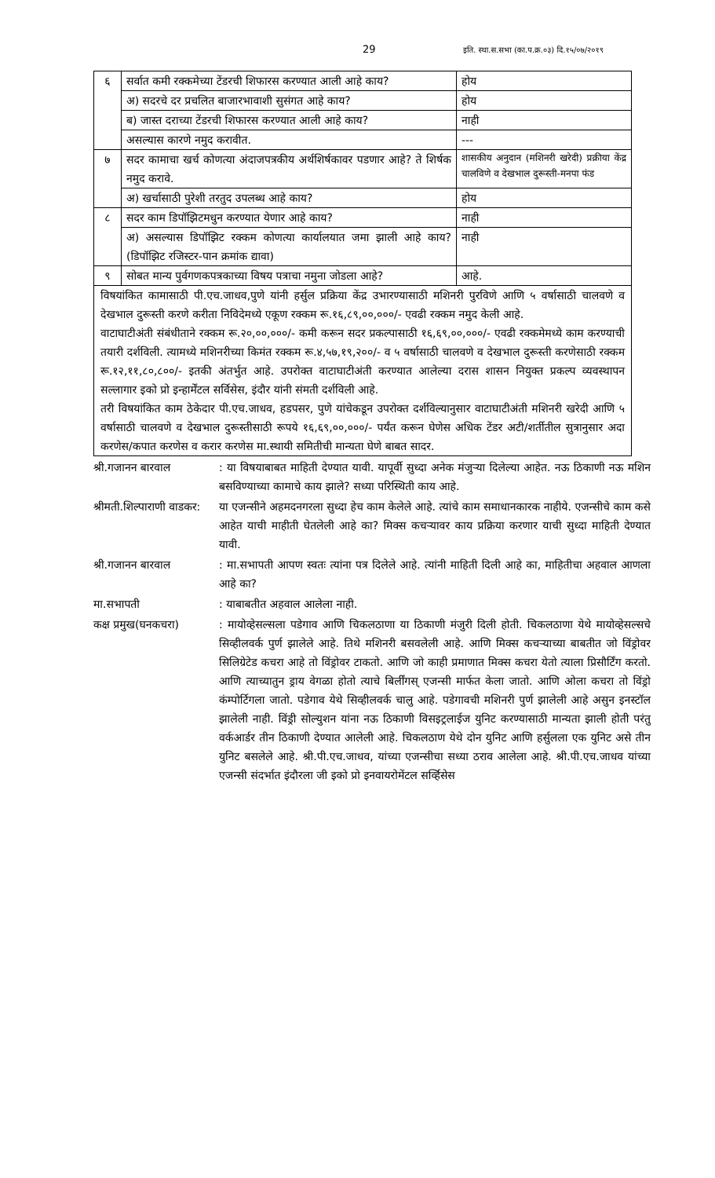29 इति. स्था.स.सभा (का.प.क्र.०३) दि.१५/०७/२०१९
| ६ | सर्वात कमी रक्कमेच्या टेंडरची शिफारस करण्यात आली आहे काय? | होय |
| | अ) सदरचे दर प्रचलित बाजारभावाशी सुसंगत आहे काय? | होय |
| | ब) जास्त दराच्या टेंडरची शिफारस करण्यात आली आहे काय? | नाही |
| | असल्यास कारणे नमुद करावीत. | --- |
| ७ | सदर कामाचा खर्च कोणत्या अंदाजपत्रकीय अर्थशिर्षकावर पडणार आहे? ते शिर्षक नमुद करावे. | शासकीय अनुदान (मशिनरी खरेदी) प्रक्रीया केंद्र चालविणे व देखभाल दुरूस्ती-मनपा फंड |
| | अ) खर्चासाठी पुरेशी तरतुद उपलब्ध आहे काय? | होय |
| ८ | सदर काम डिपॉझिटमधुन करण्यात येणार आहे काय? | नाही |
| | अ) असल्यास डिपॉझिट रक्कम कोणत्या कार्यालयात जमा झाली आहे काय? (डिपॉझिट रजिस्टर-पान क्रमांक द्यावा) | नाही |
| ९ | सोबत मान्य पुर्वगणकपत्रकाच्या विषय पत्राचा नमुना जोडला आहे? | आहे. |
विषयांकित कामासाठी पी.एच.जाधव,पुणे यांनी हर्सुल प्रक्रिया केंद्र उभारण्यासाठी मशिनरी पुरविणे आणि ५ वर्षासाठी चालवणे व देखभाल दुरूस्ती करणे करीता निविदेमध्ये एकूण रक्कम रू.१६,८९,००,०००/- एवढी रक्कम नमुद केली आहे.
वाटाघाटीअंती संबंधीताने रक्कम रू.२०,००,०००/- कमी करून सदर प्रकल्पासाठी १६,६९,००,०००/- एवढी रक्कमेमध्ये काम करण्याची तयारी दर्शविली. त्यामध्ये मशिनरीच्या किमंत रक्कम रू.४,५७,१९,२००/- व ५ वर्षासाठी चालवणे व देखभाल दुरूस्ती करणेसाठी रक्कम रू.१२,११,८०,८००/- इतकी अंतर्भुत आहे. उपरोक्त वाटाघाटीअंती करण्यात आलेल्या दरास शासन नियुक्त प्रकल्प व्यवस्थापन सल्लागार इको प्रो इन्हार्मेंटल सर्विसेस, इंदौर यांनी संमती दर्शविली आहे.
तरी विषयांकित काम ठेकेदार पी.एच.जाधव, हडपसर, पुणे यांचेकडून उपरोक्त दर्शविल्यानुसार वाटाघाटीअंती मशिनरी खरेदी आणि ५ वर्षासाठी चालवणे व देखभाल दुरूस्तीसाठी रूपये १६,६९,००,०००/- पर्यंत करून घेणेस अधिक टेंडर अटी/शर्तीतील सुत्रानुसार अदा करणेस/कपात करणेस व करार करणेस मा.स्थायी समितीची मान्यता घेणे बाबत सादर.
श्री.गजानन बारवाल : या विषयाबाबत माहिती देण्यात यावी. यापूर्वी सुध्दा अनेक मंजुऱ्या दिलेल्या आहेत. नऊ ठिकाणी नऊ मशिन बसविण्याच्या कामाचे काय झाले? सध्या परिस्थिती काय आहे.
श्रीमती.शिल्पाराणी वाडकर:
या एजन्सीने अहमदनगरला सुध्दा हेच काम केलेले आहे. त्यांचे काम समाधानकारक नाहीये. एजन्सीचे काम कसे आहेत याची माहीती घेतलेली आहे का? मिक्स कचऱ्यावर काय प्रक्रिया करणार याची सुध्दा माहिती देण्यात यावी.
श्री.गजानन बारवाल : मा.सभापती आपण स्वतः त्यांना पत्र दिलेले आहे. त्यांनी माहिती दिली आहे का, माहितीचा अहवाल आणला आहे का?
मा.सभापती : याबाबतीत अहवाल आलेला नाही.
कक्ष प्रमुख(घनकचरा) : मायोव्हेसल्सला पडेगाव आणि चिकलठाणा या ठिकाणी मंजुरी दिली होती. चिकलठाणा येथे मायोव्हेसल्सचे सिव्हीलवर्क पुर्ण झालेले आहे. तिथे मशिनरी बसवलेली आहे. आणि मिक्स कचऱ्याच्या बाबतीत जो विंड्रोवर सिलिग्रेटेड कचरा आहे तो विंड्रोवर टाकतो. आणि जो काही प्रमाणात मिक्स कचरा येतो त्याला प्रिसौर्टिंग करतो. आणि त्याच्यातुन ड्राय वेगळा होतो त्याचे बिर्लींगस् एजन्सी मार्फत केला जातो. आणि ओला कचरा तो विंड्रो कंम्पोर्टिगला जातो. पडेगाव येथे सिव्हीलवर्क चालु आहे. पडेगावची मशिनरी पुर्ण झालेली आहे असुन इनस्टॉल झालेली नाही. विंड्री सोल्युशन यांना नऊ ठिकाणी विसइट्रलाईज युनिट करण्यासाठी मान्यता झाली होती परंतु वर्कआर्डर तीन ठिकाणी देण्यात आलेली आहे. चिकलठाण येथे दोन युनिट आणि हर्सुलला एक युनिट असे तीन युनिट बसलेले आहे. श्री.पी.एच.जाधव, यांच्या एजन्सीचा सध्या ठराव आलेला आहे. श्री.पी.एच.जाधव यांच्या एजन्सी संदर्भात इंदौरला जी इको प्रो इनवायरोमेंटल सर्व्हिसेस